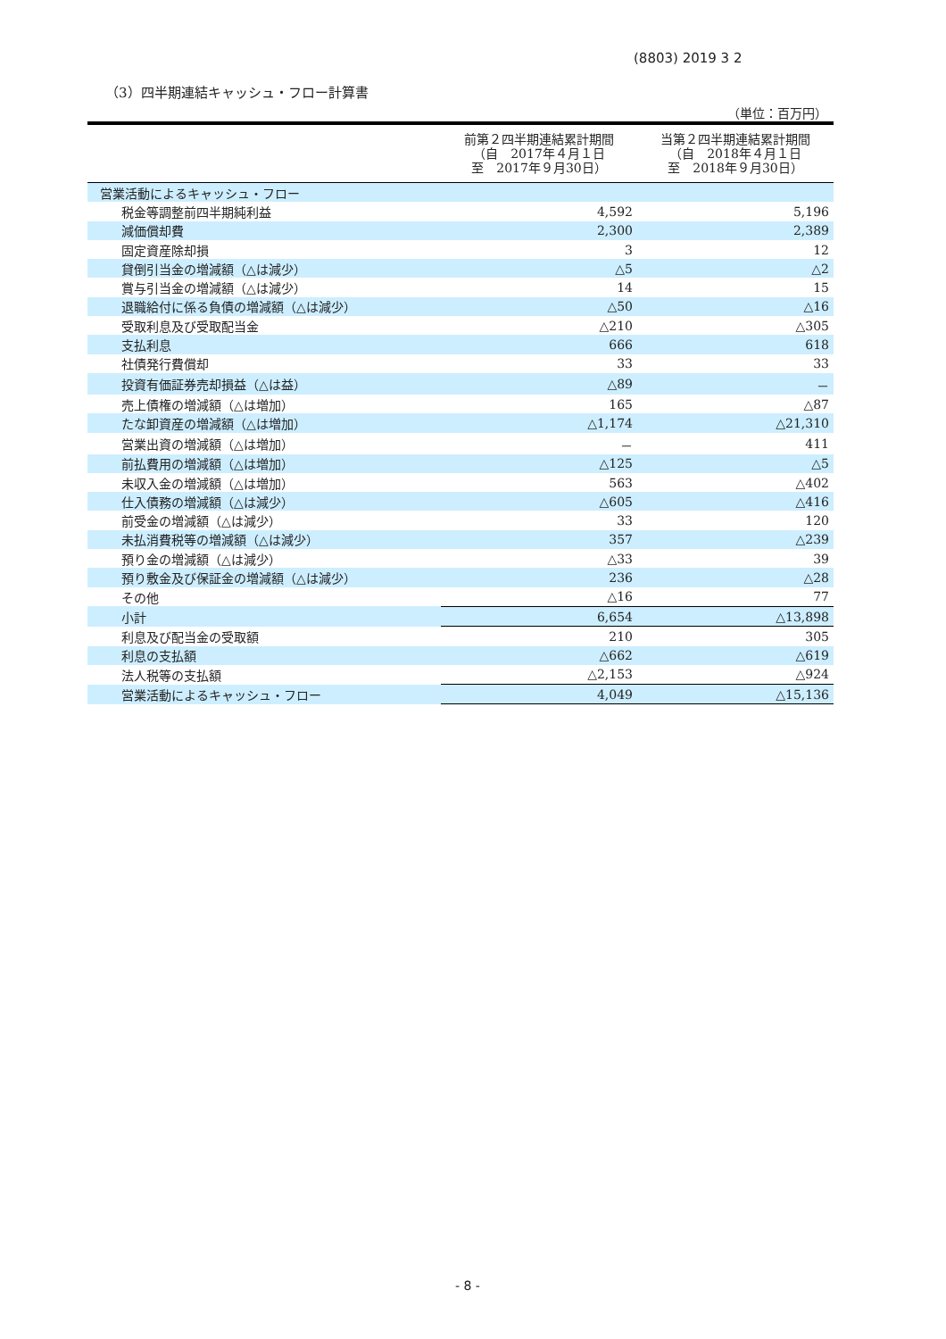(8803) 2019 3 2
（3）四半期連結キャッシュ・フロー計算書
（単位：百万円）
| | 前第２四半期連結累計期間 （自 2017年４月１日 至 2017年９月30日） | 当第２四半期連結累計期間 （自 2018年４月１日 至 2018年９月30日） |
| --- | --- | --- |
| 営業活動によるキャッシュ・フロー | | |
| 税金等調整前四半期純利益 | 4,592 | 5,196 |
| 減価償却費 | 2,300 | 2,389 |
| 固定資産除却損 | 3 | 12 |
| 貸倒引当金の増減額（△は減少） | △5 | △2 |
| 賞与引当金の増減額（△は減少） | 14 | 15 |
| 退職給付に係る負債の増減額（△は減少） | △50 | △16 |
| 受取利息及び受取配当金 | △210 | △305 |
| 支払利息 | 666 | 618 |
| 社債発行費償却 | 33 | 33 |
| 投資有価証券売却損益（△は益） | △89 | － |
| 売上債権の増減額（△は増加） | 165 | △87 |
| たな卸資産の増減額（△は増加） | △1,174 | △21,310 |
| 営業出資の増減額（△は増加） | － | 411 |
| 前払費用の増減額（△は増加） | △125 | △5 |
| 未収入金の増減額（△は増加） | 563 | △402 |
| 仕入債務の増減額（△は減少） | △605 | △416 |
| 前受金の増減額（△は減少） | 33 | 120 |
| 未払消費税等の増減額（△は減少） | 357 | △239 |
| 預り金の増減額（△は減少） | △33 | 39 |
| 預り敷金及び保証金の増減額（△は減少） | 236 | △28 |
| その他 | △16 | 77 |
| 小計 | 6,654 | △13,898 |
| 利息及び配当金の受取額 | 210 | 305 |
| 利息の支払額 | △662 | △619 |
| 法人税等の支払額 | △2,153 | △924 |
| 営業活動によるキャッシュ・フロー | 4,049 | △15,136 |
- 8 -